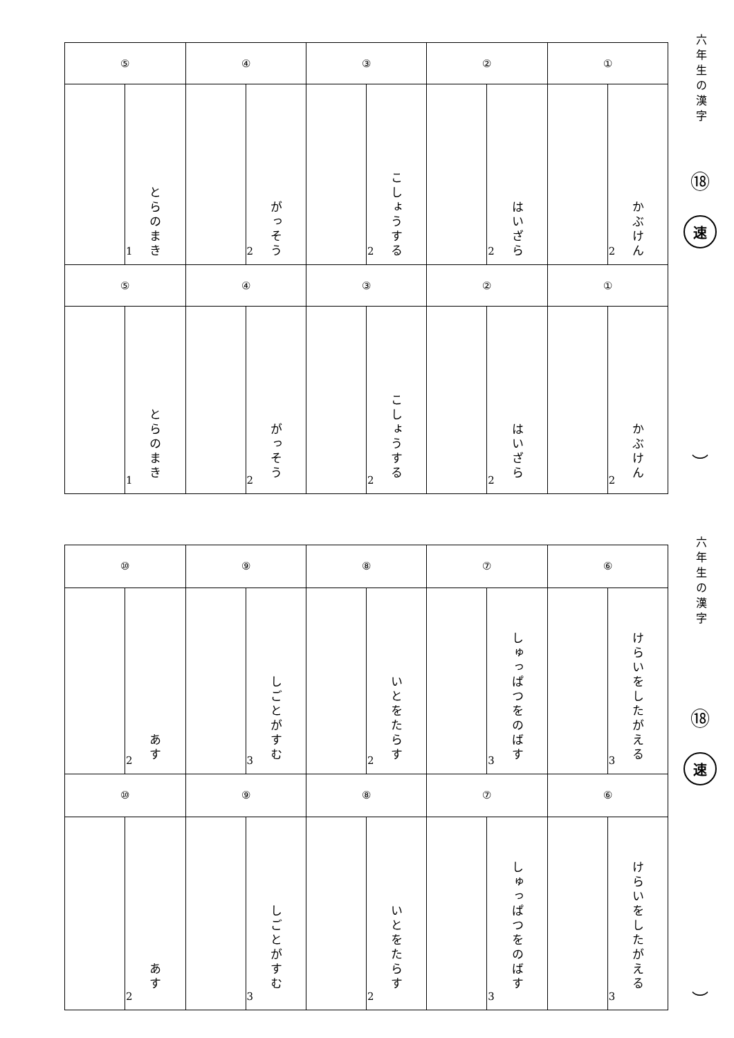六年生の漢字
⑱
速
︶
| ① | | ② | | ③ | | ④ | | ⑤ | |
| かぶけん | 2 | はいざら | 2 | こしょうする | 2 | がっそう | 2 | とらのまき | 1 |
| ① | | ② | | ③ | | ④ | | ⑤ | |
| かぶけん | 2 | はいざら | 2 | こしょうする | 2 | がっそう | 2 | とらのまき | 1 |
六年生の漢字
⑱
速
︶
| ⑥ | | ⑦ | | ⑧ | | ⑨ | | ⑩ | |
| けらいをしたがえる | 3 | しゅっぱつをのばす | 3 | いとをたらす | 2 | しごとがすむ | 3 | あす | 2 |
| ⑥ | | ⑦ | | ⑧ | | ⑨ | | ⑩ | |
| けらいをしたがえる | 3 | しゅっぱつをのばす | 3 | いとをたらす | 2 | しごとがすむ | 3 | あす | 2 |